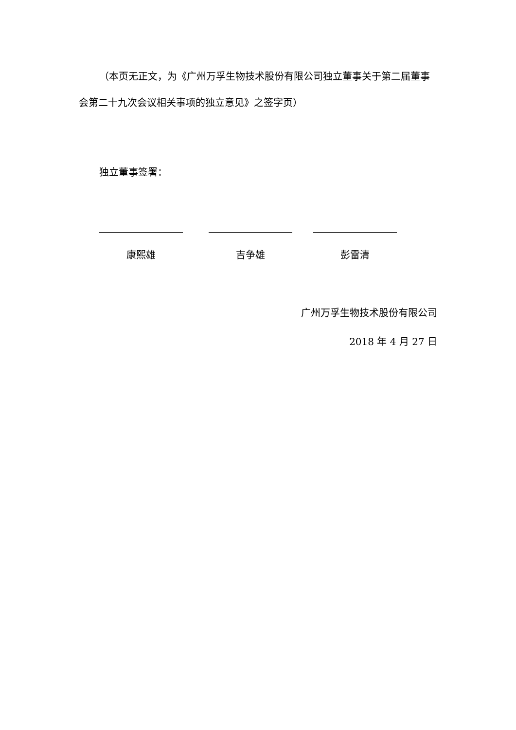（本页无正文，为《广州万孚生物技术股份有限公司独立董事关于第二届董事会第二十九次会议相关事项的独立意见》之签字页）
独立董事签署：
康熙雄 吉争雄 彭雷清
广州万孚生物技术股份有限公司
2018 年 4 月 27 日